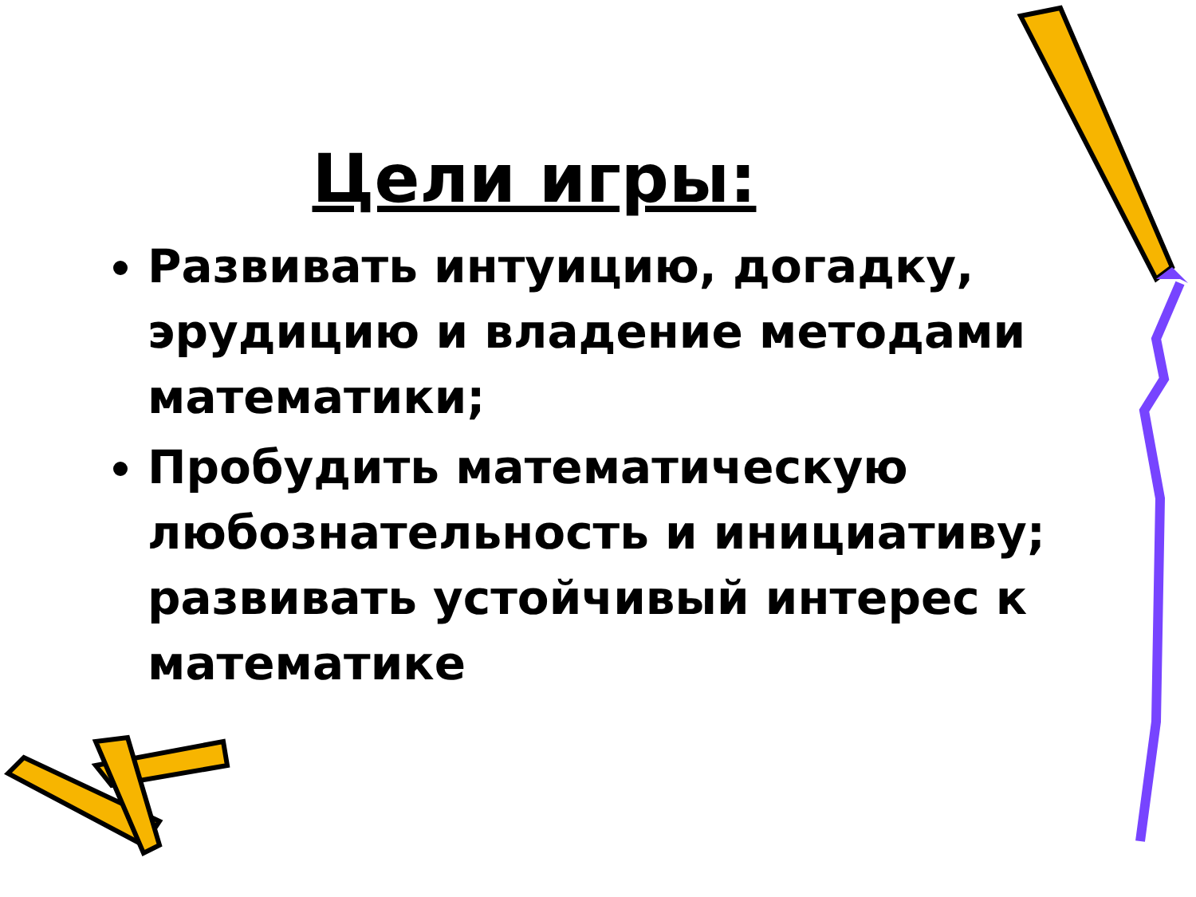Цели игры:
Развивать интуицию, догадку, эрудицию и владение методами математики;
Пробудить математическую любознательность и инициативу; развивать устойчивый интерес к математике